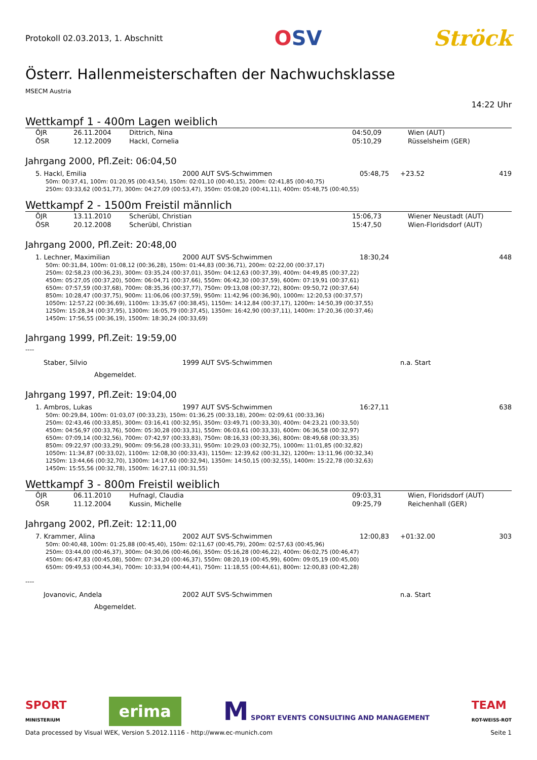Protokoll 02.03.2013, 1. Abschnitt
OSV Ströck
Österr. Hallenmeisterschaften der Nachwuchsklasse
MSECM Austria
14:22 Uhr
Wettkampf 1 - 400m Lagen weiblich
| | ÖJR | 26.11.2004 | Dittrich, Nina | 04:50,09 | Wien (AUT) |
| | ÖSR | 12.12.2009 | Hackl, Cornelia | 05:10,29 | Rüsselsheim (GER) |
Jahrgang 2000, Pfl.Zeit: 06:04,50
| | 5. Hackl, Emilia | 2000 AUT SVS-Schwimmen | 05:48,75 | +23.52 | 419 |
50m: 00:37,41, 100m: 01:20,95 (00:43,54), 150m: 02:01,10 (00:40,15), 200m: 02:41,85 (00:40,75)
250m: 03:33,62 (00:51,77), 300m: 04:27,09 (00:53,47), 350m: 05:08,20 (00:41,11), 400m: 05:48,75 (00:40,55)
Wettkampf 2 - 1500m Freistil männlich
| | ÖJR | 13.11.2010 | Scherübl, Christian | 15:06,73 | Wiener Neustadt (AUT) |
| | ÖSR | 20.12.2008 | Scherübl, Christian | 15:47,50 | Wien-Floridsdorf (AUT) |
Jahrgang 2000, Pfl.Zeit: 20:48,00
| | 1. Lechner, Maximilian | 2000 AUT SVS-Schwimmen | 18:30,24 | | 448 |
50m: 00:31,84, 100m: 01:08,12 (00:36,28), 150m: 01:44,83 (00:36,71), 200m: 02:22,00 (00:37,17)
250m: 02:58,23 (00:36,23), 300m: 03:35,24 (00:37,01), 350m: 04:12,63 (00:37,39), 400m: 04:49,85 (00:37,22)
450m: 05:27,05 (00:37,20), 500m: 06:04,71 (00:37,66), 550m: 06:42,30 (00:37,59), 600m: 07:19,91 (00:37,61)
650m: 07:57,59 (00:37,68), 700m: 08:35,36 (00:37,77), 750m: 09:13,08 (00:37,72), 800m: 09:50,72 (00:37,64)
850m: 10:28,47 (00:37,75), 900m: 11:06,06 (00:37,59), 950m: 11:42,96 (00:36,90), 1000m: 12:20,53 (00:37,57)
1050m: 12:57,22 (00:36,69), 1100m: 13:35,67 (00:38,45), 1150m: 14:12,84 (00:37,17), 1200m: 14:50,39 (00:37,55)
1250m: 15:28,34 (00:37,95), 1300m: 16:05,79 (00:37,45), 1350m: 16:42,90 (00:37,11), 1400m: 17:20,36 (00:37,46)
1450m: 17:56,55 (00:36,19), 1500m: 18:30,24 (00:33,69)
Jahrgang 1999, Pfl.Zeit: 19:59,00
----
| | Staber, Silvio | 1999 AUT SVS-Schwimmen | | n.a. Start |
| | Abgemeldet. | | | |
Jahrgang 1997, Pfl.Zeit: 19:04,00
| | 1. Ambros, Lukas | 1997 AUT SVS-Schwimmen | 16:27,11 | | 638 |
50m: 00:29,84, 100m: 01:03,07 (00:33,23), 150m: 01:36,25 (00:33,18), 200m: 02:09,61 (00:33,36)
250m: 02:43,46 (00:33,85), 300m: 03:16,41 (00:32,95), 350m: 03:49,71 (00:33,30), 400m: 04:23,21 (00:33,50)
450m: 04:56,97 (00:33,76), 500m: 05:30,28 (00:33,31), 550m: 06:03,61 (00:33,33), 600m: 06:36,58 (00:32,97)
650m: 07:09,14 (00:32,56), 700m: 07:42,97 (00:33,83), 750m: 08:16,33 (00:33,36), 800m: 08:49,68 (00:33,35)
850m: 09:22,97 (00:33,29), 900m: 09:56,28 (00:33,31), 950m: 10:29,03 (00:32,75), 1000m: 11:01,85 (00:32,82)
1050m: 11:34,87 (00:33,02), 1100m: 12:08,30 (00:33,43), 1150m: 12:39,62 (00:31,32), 1200m: 13:11,96 (00:32,34)
1250m: 13:44,66 (00:32,70), 1300m: 14:17,60 (00:32,94), 1350m: 14:50,15 (00:32,55), 1400m: 15:22,78 (00:32,63)
1450m: 15:55,56 (00:32,78), 1500m: 16:27,11 (00:31,55)
Wettkampf 3 - 800m Freistil weiblich
| | ÖJR | 06.11.2010 | Hufnagl, Claudia | 09:03,31 | Wien, Floridsdorf (AUT) |
| | ÖSR | 11.12.2004 | Kussin, Michelle | 09:25,79 | Reichenhall (GER) |
Jahrgang 2002, Pfl.Zeit: 12:11,00
| | 7. Krammer, Alina | 2002 AUT SVS-Schwimmen | 12:00,83 | +01:32.00 | 303 |
50m: 00:40,48, 100m: 01:25,88 (00:45,40), 150m: 02:11,67 (00:45,79), 200m: 02:57,63 (00:45,96)
250m: 03:44,00 (00:46,37), 300m: 04:30,06 (00:46,06), 350m: 05:16,28 (00:46,22), 400m: 06:02,75 (00:46,47)
450m: 06:47,83 (00:45,08), 500m: 07:34,20 (00:46,37), 550m: 08:20,19 (00:45,99), 600m: 09:05,19 (00:45,00)
650m: 09:49,53 (00:44,34), 700m: 10:33,94 (00:44,41), 750m: 11:18,55 (00:44,61), 800m: 12:00,83 (00:42,28)
----
| | Jovanovic, Andela | 2002 AUT SVS-Schwimmen | | n.a. Start |
| | Abgemeldet. | | | |
SPORT
MINISTERIUM
erima
M SPORT EVENTS CONSULTING AND MANAGEMENT
TEAM
ROT-WEISS-ROT
Data processed by Visual WEK, Version 5.2012.1116 - http://www.ec-munich.com Seite 1